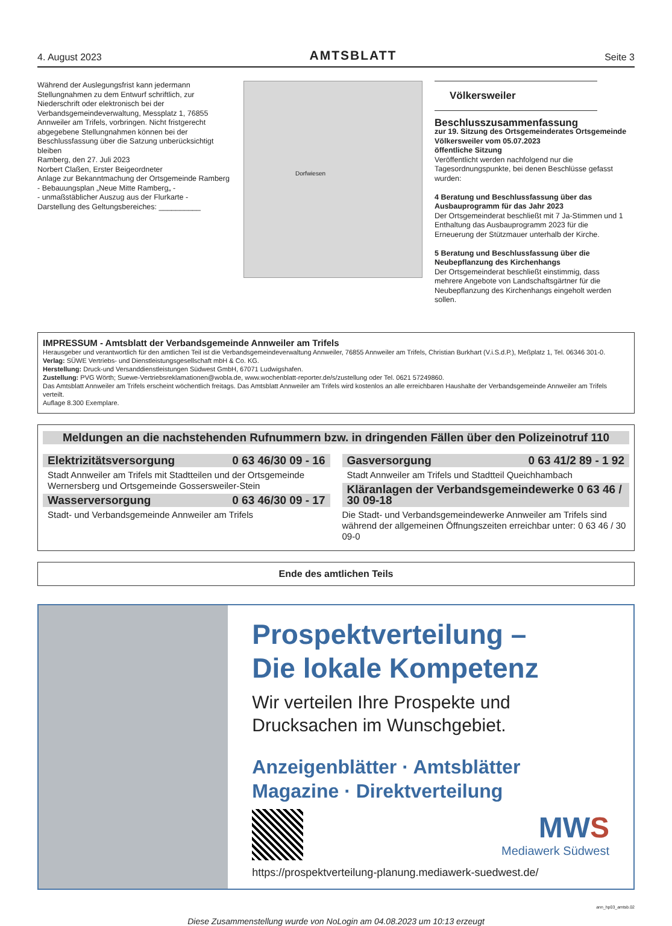4. August 2023 AMTSBLATT Seite 3
Während der Auslegungsfrist kann jedermann Stellungnahmen zu dem Entwurf schriftlich, zur Niederschrift oder elektronisch bei der Verbandsgemeindeverwaltung, Messplatz 1, 76855 Annweiler am Trifels, vorbringen. Nicht fristgerecht abgegebene Stellungnahmen können bei der Beschlussfassung über die Satzung unberücksichtigt bleiben
Ramberg, den 27. Juli 2023
Norbert Claßen, Erster Beigeordneter
Anlage zur Bekanntmachung der Ortsgemeinde Ramberg
- Bebauungsplan „Neue Mitte Ramberg„ -
- unmaßstäblicher Auszug aus der Flurkarte -
Darstellung des Geltungsbereiches: __________
Dorfwiesen
Völkersweiler
Beschlusszusammenfassung
zur 19. Sitzung des Ortsgemeinderates Ortsgemeinde Völkersweiler vom 05.07.2023
öffentliche Sitzung
Veröffentlicht werden nachfolgend nur die Tagesordnungspunkte, bei denen Beschlüsse gefasst wurden:
4 Beratung und Beschlussfassung über das Ausbauprogramm für das Jahr 2023
Der Ortsgemeinderat beschließt mit 7 Ja-Stimmen und 1 Enthaltung das Ausbauprogramm 2023 für die Erneuerung der Stützmauer unterhalb der Kirche.
5 Beratung und Beschlussfassung über die Neubepflanzung des Kirchenhangs
Der Ortsgemeinderat beschließt einstimmig, dass mehrere Angebote von Landschaftsgärtner für die Neubepflanzung des Kirchenhangs eingeholt werden sollen.
IMPRESSUM - Amtsblatt der Verbandsgemeinde Annweiler am Trifels
Herausgeber und verantwortlich für den amtlichen Teil ist die Verbandsgemeindeverwaltung Annweiler, 76855 Annweiler am Trifels, Christian Burkhart (V.i.S.d.P.), Meßplatz 1, Tel. 06346 301-0.
Verlag: SÜWE Vertriebs- und Dienstleistungsgesellschaft mbH & Co. KG.
Herstellung: Druck-und Versanddienstleistungen Südwest GmbH, 67071 Ludwigshafen.
Zustellung: PVG Wörth; Suewe-Vertriebsreklamationen@wobla.de, www.wochenblatt-reporter.de/s/zustellung oder Tel. 0621 57249860.
Das Amtsblatt Annweiler am Trifels erscheint wöchentlich freitags. Das Amtsblatt Annweiler am Trifels wird kostenlos an alle erreichbaren Haushalte der Verbandsgemeinde Annweiler am Trifels verteilt.
Auflage 8.300 Exemplare.
Meldungen an die nachstehenden Rufnummern bzw. in dringenden Fällen über den Polizeinotruf 110
Elektrizitätsversorgung 0 63 46/30 09 - 16
Stadt Annweiler am Trifels mit Stadtteilen und der Ortsgemeinde Wernersberg und Ortsgemeinde Gossersweiler-Stein
Wasserversorgung 0 63 46/30 09 - 17
Stadt- und Verbandsgemeinde Annweiler am Trifels
Gasversorgung 0 63 41/2 89 - 1 92
Stadt Annweiler am Trifels und Stadtteil Queichhambach
Kläranlagen der Verbandsgemeindewerke 0 63 46 / 30 09-18
Die Stadt- und Verbandsgemeindewerke Annweiler am Trifels sind während der allgemeinen Öffnungszeiten erreichbar unter: 0 63 46 / 30 09-0
Ende des amtlichen Teils
Prospektverteilung –
Die lokale Kompetenz
Wir verteilen Ihre Prospekte und Drucksachen im Wunschgebiet.
Anzeigenblätter · Amtsblätter
Magazine · Direktverteilung
MWS
Mediawerk Südwest
https://prospektverteilung-planung.mediawerk-suedwest.de/
ann_hp03_amtsb.02
Diese Zusammenstellung wurde von NoLogin am 04.08.2023 um 10:13 erzeugt